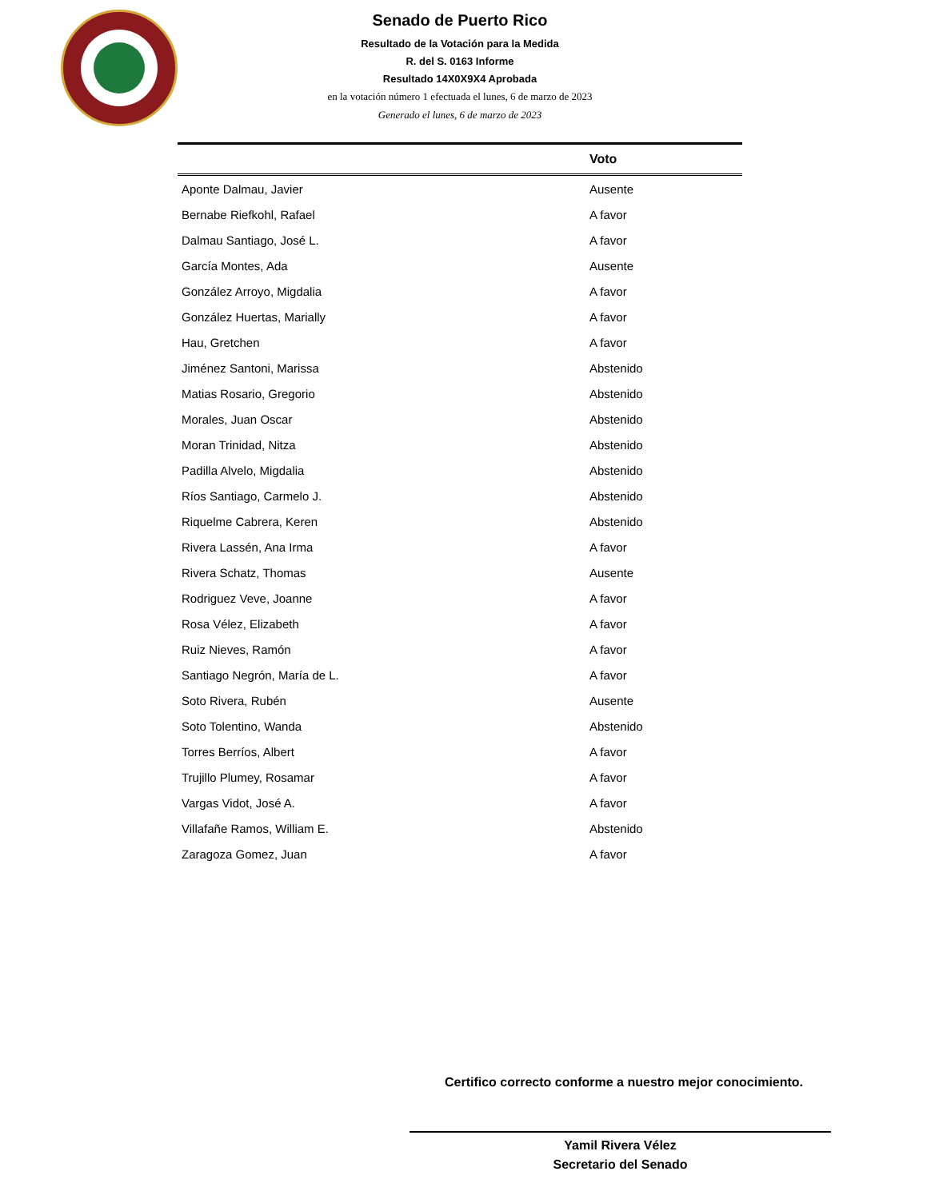Senado de Puerto Rico
Resultado de la Votación para la Medida
R. del S. 0163 Informe
Resultado 14X0X9X4 Aprobada
en la votación número 1 efectuada el lunes, 6 de marzo de 2023
Generado el lunes, 6 de marzo de 2023
| | Voto |
| --- | --- |
| Aponte Dalmau, Javier | Ausente |
| Bernabe Riefkohl, Rafael | A favor |
| Dalmau Santiago, José L. | A favor |
| García Montes, Ada | Ausente |
| González Arroyo, Migdalia | A favor |
| González Huertas, Marially | A favor |
| Hau, Gretchen | A favor |
| Jiménez Santoni, Marissa | Abstenido |
| Matias Rosario, Gregorio | Abstenido |
| Morales, Juan Oscar | Abstenido |
| Moran Trinidad, Nitza | Abstenido |
| Padilla Alvelo, Migdalia | Abstenido |
| Ríos Santiago, Carmelo J. | Abstenido |
| Riquelme Cabrera, Keren | Abstenido |
| Rivera Lassén, Ana Irma | A favor |
| Rivera Schatz, Thomas | Ausente |
| Rodriguez Veve, Joanne | A favor |
| Rosa Vélez, Elizabeth | A favor |
| Ruiz Nieves, Ramón | A favor |
| Santiago Negrón, María de L. | A favor |
| Soto Rivera, Rubén | Ausente |
| Soto Tolentino, Wanda | Abstenido |
| Torres Berríos, Albert | A favor |
| Trujillo Plumey, Rosamar | A favor |
| Vargas Vidot, José A. | A favor |
| Villafañe Ramos, William E. | Abstenido |
| Zaragoza Gomez, Juan | A favor |
Certifico correcto conforme a nuestro mejor conocimiento.
Yamil Rivera Vélez
Secretario del Senado